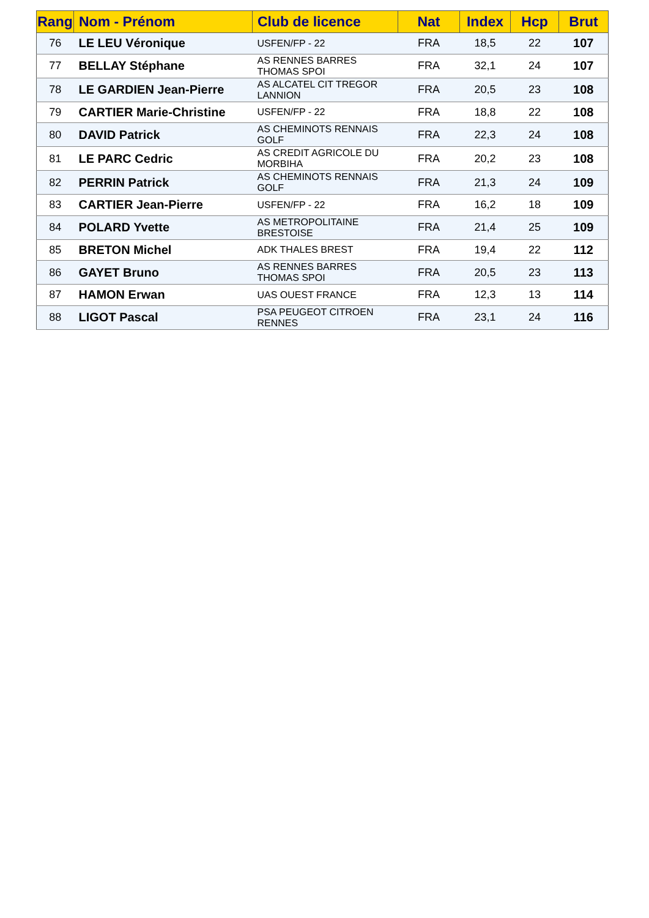| Rang | Nom - Prénom | Club de licence | Nat | Index | Hcp | Brut |
| --- | --- | --- | --- | --- | --- | --- |
| 76 | LE LEU Véronique | USFEN/FP - 22 | FRA | 18,5 | 22 | 107 |
| 77 | BELLAY Stéphane | AS RENNES BARRES THOMAS SPOI | FRA | 32,1 | 24 | 107 |
| 78 | LE GARDIEN Jean-Pierre | AS ALCATEL CIT TREGOR LANNION | FRA | 20,5 | 23 | 108 |
| 79 | CARTIER Marie-Christine | USFEN/FP - 22 | FRA | 18,8 | 22 | 108 |
| 80 | DAVID Patrick | AS CHEMINOTS RENNAIS GOLF | FRA | 22,3 | 24 | 108 |
| 81 | LE PARC Cedric | AS CREDIT AGRICOLE DU MORBIHA | FRA | 20,2 | 23 | 108 |
| 82 | PERRIN Patrick | AS CHEMINOTS RENNAIS GOLF | FRA | 21,3 | 24 | 109 |
| 83 | CARTIER Jean-Pierre | USFEN/FP - 22 | FRA | 16,2 | 18 | 109 |
| 84 | POLARD Yvette | AS METROPOLITAINE BRESTOISE | FRA | 21,4 | 25 | 109 |
| 85 | BRETON Michel | ADK THALES BREST | FRA | 19,4 | 22 | 112 |
| 86 | GAYET Bruno | AS RENNES BARRES THOMAS SPOI | FRA | 20,5 | 23 | 113 |
| 87 | HAMON Erwan | UAS OUEST FRANCE | FRA | 12,3 | 13 | 114 |
| 88 | LIGOT Pascal | PSA PEUGEOT CITROEN RENNES | FRA | 23,1 | 24 | 116 |